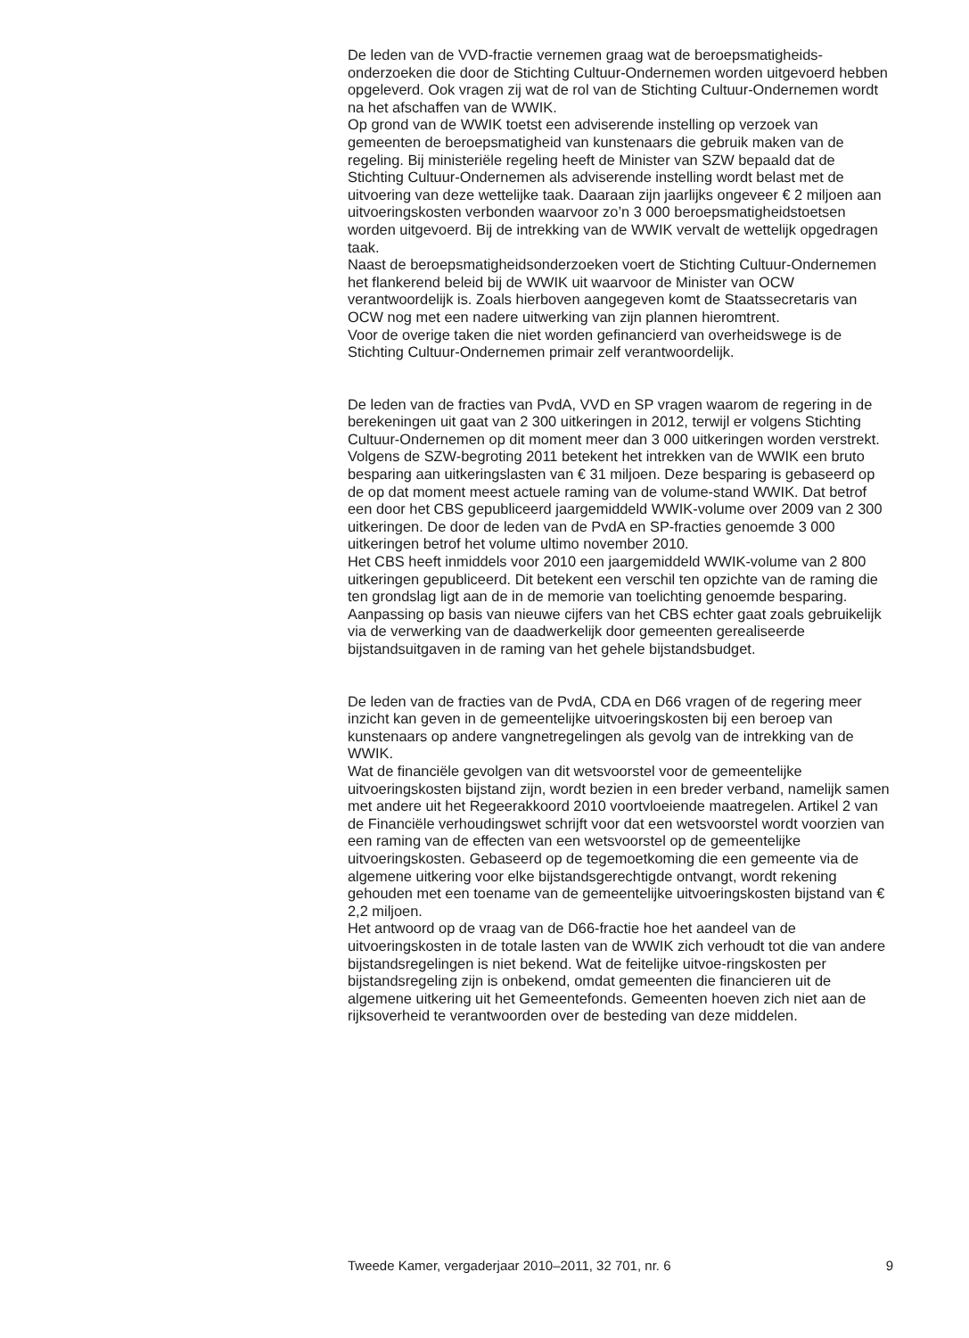De leden van de VVD-fractie vernemen graag wat de beroepsmatigheids-onderzoeken die door de Stichting Cultuur-Ondernemen worden uitgevoerd hebben opgeleverd. Ook vragen zij wat de rol van de Stichting Cultuur-Ondernemen wordt na het afschaffen van de WWIK.
Op grond van de WWIK toetst een adviserende instelling op verzoek van gemeenten de beroepsmatigheid van kunstenaars die gebruik maken van de regeling. Bij ministeriële regeling heeft de Minister van SZW bepaald dat de Stichting Cultuur-Ondernemen als adviserende instelling wordt belast met de uitvoering van deze wettelijke taak. Daaraan zijn jaarlijks ongeveer € 2 miljoen aan uitvoeringskosten verbonden waarvoor zo’n 3 000 beroepsmatigheidstoetsen worden uitgevoerd. Bij de intrekking van de WWIK vervalt de wettelijk opgedragen taak.
Naast de beroepsmatigheidsonderzoeken voert de Stichting Cultuur-Ondernemen het flankerend beleid bij de WWIK uit waarvoor de Minister van OCW verantwoordelijk is. Zoals hierboven aangegeven komt de Staatssecretaris van OCW nog met een nadere uitwerking van zijn plannen hieromtrent.
Voor de overige taken die niet worden gefinancierd van overheidswege is de Stichting Cultuur-Ondernemen primair zelf verantwoordelijk.
De leden van de fracties van PvdA, VVD en SP vragen waarom de regering in de berekeningen uit gaat van 2 300 uitkeringen in 2012, terwijl er volgens Stichting Cultuur-Ondernemen op dit moment meer dan 3 000 uitkeringen worden verstrekt.
Volgens de SZW-begroting 2011 betekent het intrekken van de WWIK een bruto besparing aan uitkeringslasten van € 31 miljoen. Deze besparing is gebaseerd op de op dat moment meest actuele raming van de volume-stand WWIK. Dat betrof een door het CBS gepubliceerd jaargemiddeld WWIK-volume over 2009 van 2 300 uitkeringen. De door de leden van de PvdA en SP-fracties genoemde 3 000 uitkeringen betrof het volume ultimo november 2010.
Het CBS heeft inmiddels voor 2010 een jaargemiddeld WWIK-volume van 2 800 uitkeringen gepubliceerd. Dit betekent een verschil ten opzichte van de raming die ten grondslag ligt aan de in de memorie van toelichting genoemde besparing. Aanpassing op basis van nieuwe cijfers van het CBS echter gaat zoals gebruikelijk via de verwerking van de daadwerkelijk door gemeenten gerealiseerde bijstandsuitgaven in de raming van het gehele bijstandsbudget.
De leden van de fracties van de PvdA, CDA en D66 vragen of de regering meer inzicht kan geven in de gemeentelijke uitvoeringskosten bij een beroep van kunstenaars op andere vangnetregelingen als gevolg van de intrekking van de WWIK.
Wat de financiële gevolgen van dit wetsvoorstel voor de gemeentelijke uitvoeringskosten bijstand zijn, wordt bezien in een breder verband, namelijk samen met andere uit het Regeerakkoord 2010 voortvloeiende maatregelen. Artikel 2 van de Financiële verhoudingswet schrijft voor dat een wetsvoorstel wordt voorzien van een raming van de effecten van een wetsvoorstel op de gemeentelijke uitvoeringskosten. Gebaseerd op de tegemoetkoming die een gemeente via de algemene uitkering voor elke bijstandsgerechtigde ontvangt, wordt rekening gehouden met een toename van de gemeentelijke uitvoeringskosten bijstand van € 2,2 miljoen.
Het antwoord op de vraag van de D66-fractie hoe het aandeel van de uitvoeringskosten in de totale lasten van de WWIK zich verhoudt tot die van andere bijstandsregelingen is niet bekend. Wat de feitelijke uitvoe-ringskosten per bijstandsregeling zijn is onbekend, omdat gemeenten die financieren uit de algemene uitkering uit het Gemeentefonds. Gemeenten hoeven zich niet aan de rijksoverheid te verantwoorden over de besteding van deze middelen.
Tweede Kamer, vergaderjaar 2010–2011, 32 701, nr. 6 9